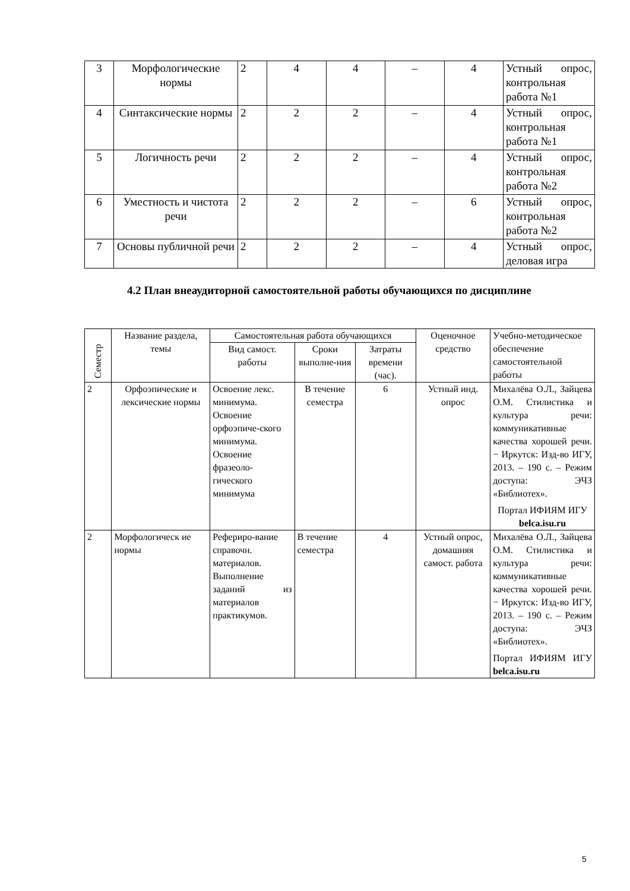| 3 | Морфологические нормы | 2 | 4 | 4 | – | 4 | Устный опрос, контрольная работа №1 |
| 4 | Синтаксические нормы | 2 | 2 | 2 | – | 4 | Устный опрос, контрольная работа №1 |
| 5 | Логичность речи | 2 | 2 | 2 | – | 4 | Устный опрос, контрольная работа №2 |
| 6 | Уместность и чистота речи | 2 | 2 | 2 | – | 6 | Устный опрос, контрольная работа №2 |
| 7 | Основы публичной речи | 2 | 2 | 2 | – | 4 | Устный опрос, деловая игра |
4.2 План внеаудиторной самостоятельной работы обучающихся по дисциплине
| Семестр | Название раздела, темы | Самостоятельная работа обучающихся | | | Оценочное средство | Учебно-методическое обеспечение самостоятельной работы |
| --- | --- | --- | --- | --- | --- | --- |
| | | Вид самост. работы | Сроки выполне-ния | Затраты времени (час). | | |
| 2 | Орфоэпические и лексические нормы | Освоение лекс. минимума. Освоение орфоэпиче-ского минимума. Освоение фразеоло-гического минимума | В течение семестра | 6 | Устный инд. опрос | Михалёва О.Л., Зайцева О.М. Стилистика и культура речи: коммуникативные качества хорошей речи. − Иркутск: Изд-во ИГУ, 2013. – 190 с. – Режим доступа: ЭЧЗ «Библиотех». Портал ИФИЯМ ИГУ belca.isu.ru |
| 2 | Морфологическ ие нормы | Рефериро-вание справочн. материалов. Выполнение заданий из материалов практикумов. | В течение семестра | 4 | Устный опрос, домашняя самост. работа | Михалёва О.Л., Зайцева О.М. Стилистика и культура речи: коммуникативные качества хорошей речи. − Иркутск: Изд-во ИГУ, 2013. – 190 с. – Режим доступа: ЭЧЗ «Библиотех». Портал ИФИЯМ ИГУ belca.isu.ru |
5